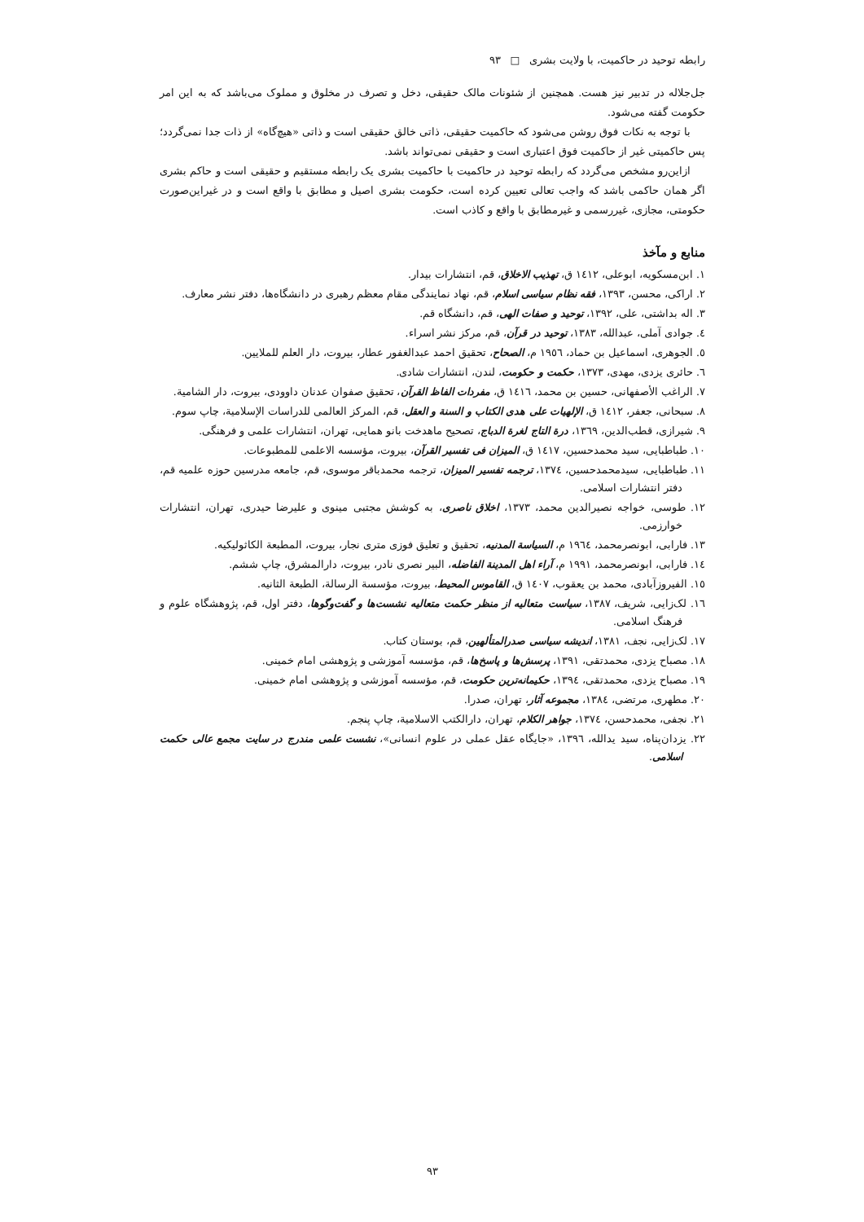رابطه توحید در حاکمیت، با ولایت بشری □ ۹۳
جل‌جلاله در تدبیر نیز هست. همچنین از شئونات مالک حقیقی، دخل و تصرف در مخلوق و مملوک می‌باشد که به این امر حکومت گفته می‌شود.
با توجه به نکات فوق روشن می‌شود که حاکمیت حقیقی، ذاتی خالق حقیقی است و ذاتی «هیچ‌گاه» از ذات جدا نمی‌گردد؛ پس حاکمیتی غیر از حاکمیت فوق اعتباری است و حقیقی نمی‌تواند باشد.
ازاین‌رو مشخص می‌گردد که رابطه توحید در حاکمیت با حاکمیت بشری یک رابطه مستقیم و حقیقی است و حاکم بشری اگر همان حاکمی باشد که واجب تعالی تعیین کرده است، حکومت بشری اصیل و مطابق با واقع است و در غیراین‌صورت حکومتی، مجازی، غیررسمی و غیرمطابق با واقع و کاذب است.
منابع و مآخذ
۱. ابن‌مسکویه، ابوعلی، ۱٤۱۲ ق، تهذیب الاخلاق، قم، انتشارات بیدار.
۲. اراکی، محسن، ۱۳۹۳، فقه نظام سیاسی اسلام، قم، نهاد نمایندگی مقام معظم رهبری در دانشگاه‌ها، دفتر نشر معارف.
۳. اله بداشتی، علی، ۱۳۹۲، توحید و صفات الهی، قم، دانشگاه قم.
٤. جوادی آملی، عبدالله، ۱۳۸۳، توحید در قرآن، قم، مرکز نشر اسراء.
٥. الجوهری، اسماعیل بن حماد، ۱۹٥٦ م، الصحاح، تحقیق احمد عبدالغفور عطار، بیروت، دار العلم للملایین.
٦. حائری یزدی، مهدی، ۱۳۷۳، حکمت و حکومت، لندن، انتشارات شادی.
۷. الراغب الأصفهانی، حسین بن محمد، ۱٤۱٦ ق، مفردات الفاظ القرآن، تحقیق صفوان عدنان داوودی، بیروت، دار الشامیة.
۸. سبحانی، جعفر، ۱٤۱۲ ق، الإلهیات علی هدی الکتاب و السنة و العقل، قم، المرکز العالمی للدراسات الإسلامیة، چاپ سوم.
۹. شیرازی، قطب‌الدین، ۱۳٦۹، درة التاج لغرة الدباج، تصحیح ماهدخت بانو همایی، تهران، انتشارات علمی و فرهنگی.
۱۰. طباطبایی، سید محمدحسین، ۱٤۱۷ ق، المیزان فی تفسیر القرآن، بیروت، مؤسسه الاعلمی للمطبوعات.
۱۱. طباطبایی، سیدمحمدحسین، ۱۳۷٤، ترجمه تفسیر المیزان، ترجمه محمدباقر موسوی، قم، جامعه مدرسین حوزه علمیه قم، دفتر انتشارات اسلامی.
۱۲. طوسی، خواجه نصیرالدین محمد، ۱۳۷۳، اخلاق ناصری، به کوشش مجتبی مینوی و علیرضا حیدری، تهران، انتشارات خوارزمی.
۱۳. فارابی، ابونصرمحمد، ۱۹٦٤ م، السیاسة المدنیه، تحقیق و تعلیق فوزی متری نجار، بیروت، المطبعة الکاثولیکیه.
۱٤. فارابی، ابونصرمحمد، ۱۹۹۱ م، آراء اهل المدینة الفاضله، البیر نصری نادر، بیروت، دارالمشرق، چاپ ششم.
۱٥. الفیروزآبادی، محمد بن یعقوب، ۱٤۰۷ ق، القاموس المحیط، بیروت، مؤسسة الرسالة، الطبعة الثانیه.
۱٦. لک‌زایی، شریف، ۱۳۸۷، سیاست متعالیه از منظر حکمت متعالیه نشست‌ها و گفت‌وگوها، دفتر اول، قم، پژوهشگاه علوم و فرهنگ اسلامی.
۱۷. لک‌زایی، نجف، ۱۳۸۱، اندیشه سیاسی صدرالمتألهین، قم، بوستان کتاب.
۱۸. مصباح یزدی، محمدتقی، ۱۳۹۱، پرسش‌ها و پاسخ‌ها، قم، مؤسسه آموزشی و پژوهشی امام خمینی.
۱۹. مصباح یزدی، محمدتقی، ۱۳۹٤، حکیمانه‌ترین حکومت، قم، مؤسسه آموزشی و پژوهشی امام خمینی.
۲۰. مطهری، مرتضی، ۱۳۸٤، مجموعه آثار، تهران، صدرا.
۲۱. نجفی، محمدحسن، ۱۳۷٤، جواهر الکلام، تهران، دارالکتب الاسلامیة، چاپ پنجم.
۲۲. یزدان‌پناه، سید یدالله، ۱۳۹٦، «جایگاه عقل عملی در علوم انسانی»، نشست علمی مندرج در سایت مجمع عالی حکمت اسلامی.
۹۳